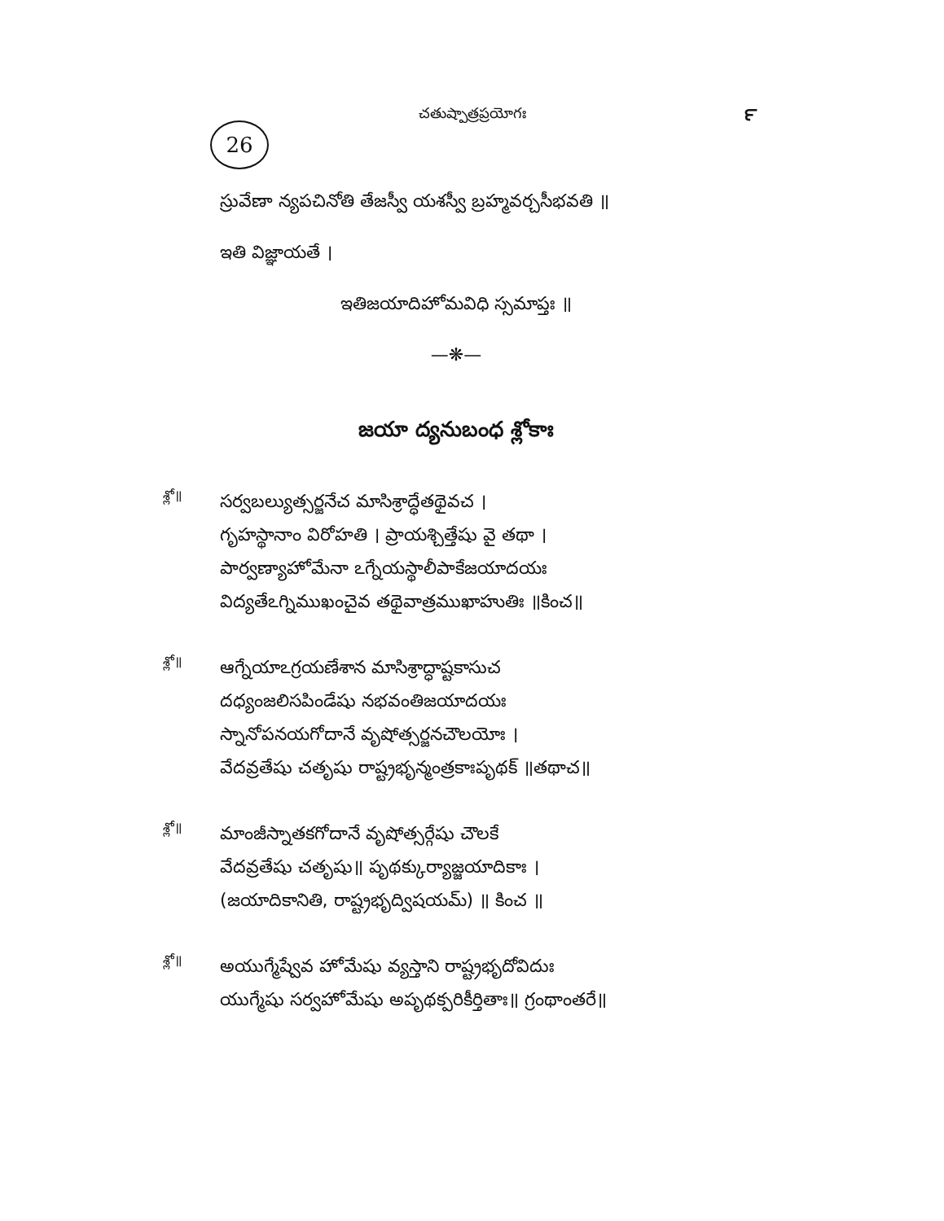చతుష్పాత్రప్రయోగః
౯
26
స్రువేణా న్యపచినోతి తేజస్వీ యశస్వీ బ్రహ్మవర్చసీభవతి ॥
ఇతి విజ్ఞాయతే ।
ఇతిజయాదిహోమవిధి స్సమాప్తః ॥
—❋—
జయా ద్యనుబంధ శ్లోకాః
శ్లో॥
సర్వబల్యుత్సర్జనేచ మాసిశ్రాద్ధేతథైవచ ।
గృహస్థానాం విరోహతి । ప్రాయశ్చిత్తేషు వై తథా ।
పార్వణ్యాహోమేనా ఽగ్నేయస్థాలీపాకేజయాదయః
విద్యతేఽగ్నిముఖంచైవ తథైవాత్రముఖాహుతిః ॥కించ॥
శ్లో॥
ఆగ్నేయాఽగ్రయణేశాన మాసిశ్రాద్ధాష్టకాసుచ
దధ్యంజలిసపిండేషు నభవంతిజయాదయః
స్నానోపనయగోదానే వృషోత్సర్జనచౌలయోః ।
వేదవ్రతేషు చతృషు రాష్ట్రభృన్మంత్రకాఃపృథక్ ॥తథాచ॥
శ్లో॥
మాంజీస్నాతకగోదానే వృషోత్సర్గేషు చౌలకే
వేదవ్రతేషు చతృషు॥ పృథక్కుర్యాజ్జయాదికాః ।
(జయాదికానితి, రాష్ట్రభృద్విషయమ్) ॥ కించ ॥
శ్లో॥
అయుగ్మేష్వేవ హోమేషు వ్యస్తాని రాష్ట్రభృదోవిదుః
యుగ్మేషు సర్వహోమేషు అపృథక్పరికీర్తితాః॥ గ్రంథాంతరే॥